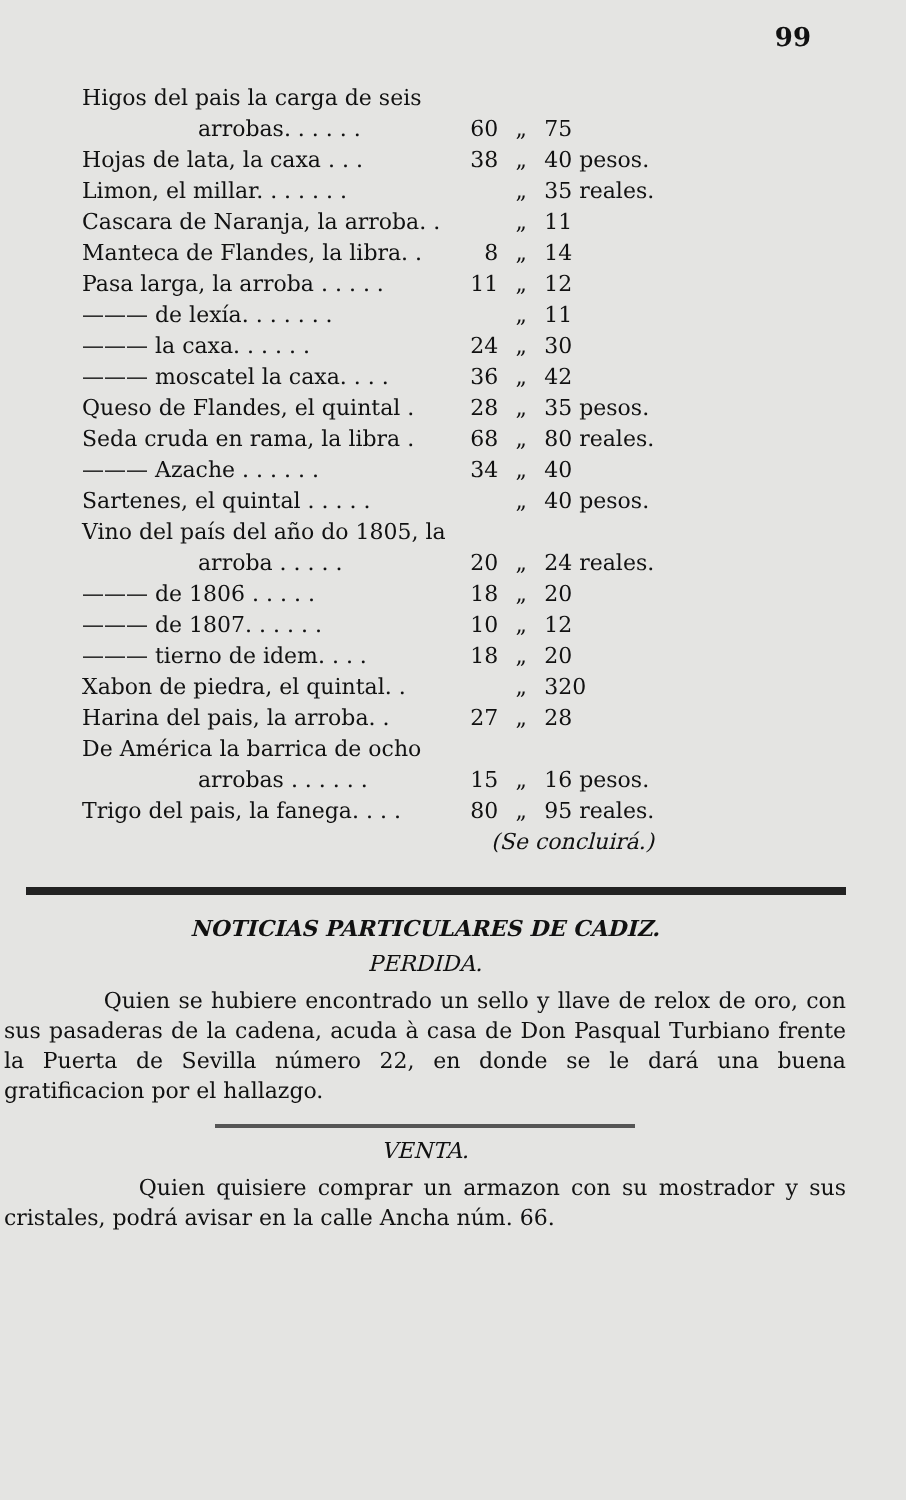99
| Higos del pais la carga de seis | | | |
| arrobas. . . . . . | 60 | „ | 75 |
| Hojas de lata, la caxa . . . | 38 | „ | 40 pesos. |
| Limon, el millar. . . . . . . | | „ | 35 reales. |
| Cascara de Naranja, la arroba. . | | „ | 11 |
| Manteca de Flandes, la libra. . | 8 | „ | 14 |
| Pasa larga, la arroba . . . . . | 11 | „ | 12 |
| ——— de lexía. . . . . . . | | „ | 11 |
| ——— la caxa. . . . . . | 24 | „ | 30 |
| ——— moscatel la caxa. . . . | 36 | „ | 42 |
| Queso de Flandes, el quintal . | 28 | „ | 35 pesos. |
| Seda cruda en rama, la libra . | 68 | „ | 80 reales. |
| ——— Azache . . . . . . | 34 | „ | 40 |
| Sartenes, el quintal . . . . . | | „ | 40 pesos. |
| Vino del país del año do 1805, la | | | |
| arroba . . . . . | 20 | „ | 24 reales. |
| ——— de 1806 . . . . . | 18 | „ | 20 |
| ——— de 1807. . . . . . | 10 | „ | 12 |
| ——— tierno de idem. . . . | 18 | „ | 20 |
| Xabon de piedra, el quintal. . | | „ | 320 |
| Harina del pais, la arroba. . | 27 | „ | 28 |
| De América la barrica de ocho | | | |
| arrobas . . . . . . | 15 | „ | 16 pesos. |
| Trigo del pais, la fanega. . . . | 80 | „ | 95 reales. |
| | (Se concluirá.) | | |
NOTICIAS PARTICULARES DE CADIZ.
PERDIDA.
Quien se hubiere encontrado un sello y llave de relox de oro, con sus pasaderas de la cadena, acuda à casa de Don Pasqual Turbiano frente la Puerta de Sevilla número 22, en donde se le dará una buena gratificacion por el hallazgo.
VENTA.
Quien quisiere comprar un armazon con su mostrador y sus cristales, podrá avisar en la calle Ancha núm. 66.